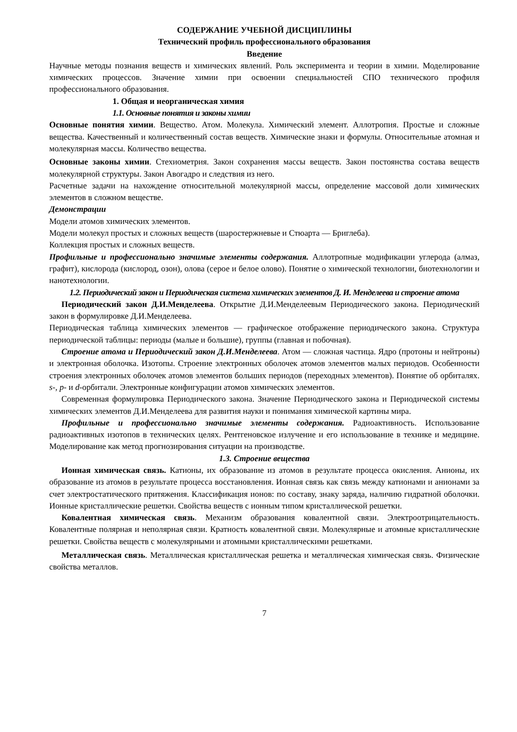СОДЕРЖАНИЕ УЧЕБНОЙ ДИСЦИПЛИНЫ
Технический профиль профессионального образования
Введение
Научные методы познания веществ и химических явлений. Роль эксперимента и теории в химии. Моделирование химических процессов. Значение химии при освоении специальностей СПО технического профиля профессионального образования.
1. Общая и неорганическая химия
1.1. Основные понятия и законы химии
Основные понятия химии. Вещество. Атом. Молекула. Химический элемент. Аллотропия. Простые и сложные вещества. Качественный и количественный состав веществ. Химические знаки и формулы. Относительные атомная и молекулярная массы. Количество вещества.
Основные законы химии. Стехиометрия. Закон сохранения массы веществ. Закон постоянства состава веществ молекулярной структуры. Закон Авогадро и следствия из него.
Расчетные задачи на нахождение относительной молекулярной массы, определение массовой доли химических элементов в сложном веществе.
Демонстрации
Модели атомов химических элементов.
Модели молекул простых и сложных веществ (шаростержневые и Стюарта — Бриглеба).
Коллекция простых и сложных веществ.
Профильные и профессионально значимые элементы содержания. Аллотропные модификации углерода (алмаз, графит), кислорода (кислород, озон), олова (серое и белое олово). Понятие о химической технологии, биотехнологии и нанотехнологии.
1.2. Периодический закон и Периодическая система химических элементов Д. И. Менделеева и строение атома
Периодический закон Д.И.Менделеева. Открытие Д.И.Менделеевым Периодического закона. Периодический закон в формулировке Д.И.Менделеева.
Периодическая таблица химических элементов — графическое отображение периодического закона. Структура периодической таблицы: периоды (малые и большие), группы (главная и побочная).
Строение атома и Периодический закон Д.И.Менделеева. Атом — сложная частица. Ядро (протоны и нейтроны) и электронная оболочка. Изотопы. Строение электронных оболочек атомов элементов малых периодов. Особенности строения электронных оболочек атомов элементов больших периодов (переходных элементов). Понятие об орбиталях. s-, p- и d-орбитали. Электронные конфигурации атомов химических элементов.
Современная формулировка Периодического закона. Значение Периодического закона и Периодической системы химических элементов Д.И.Менделеева для развития науки и понимания химической картины мира.
Профильные и профессионально значимые элементы содержания. Радиоактивность. Использование радиоактивных изотопов в технических целях. Рентгеновское излучение и его использование в технике и медицине. Моделирование как метод прогнозирования ситуации на производстве.
1.3. Строение вещества
Ионная химическая связь. Катионы, их образование из атомов в результате процесса окисления. Анионы, их образование из атомов в результате процесса восстановления. Ионная связь как связь между катионами и анионами за счет электростатического притяжения. Классификация ионов: по составу, знаку заряда, наличию гидратной оболочки. Ионные кристаллические решетки. Свойства веществ с ионным типом кристаллической решетки.
Ковалентная химическая связь. Механизм образования ковалентной связи. Электроотрицательность. Ковалентные полярная и неполярная связи. Кратность ковалентной связи. Молекулярные и атомные кристаллические решетки. Свойства веществ с молекулярными и атомными кристаллическими решетками.
Металлическая связь. Металлическая кристаллическая решетка и металлическая химическая связь. Физические свойства металлов.
7